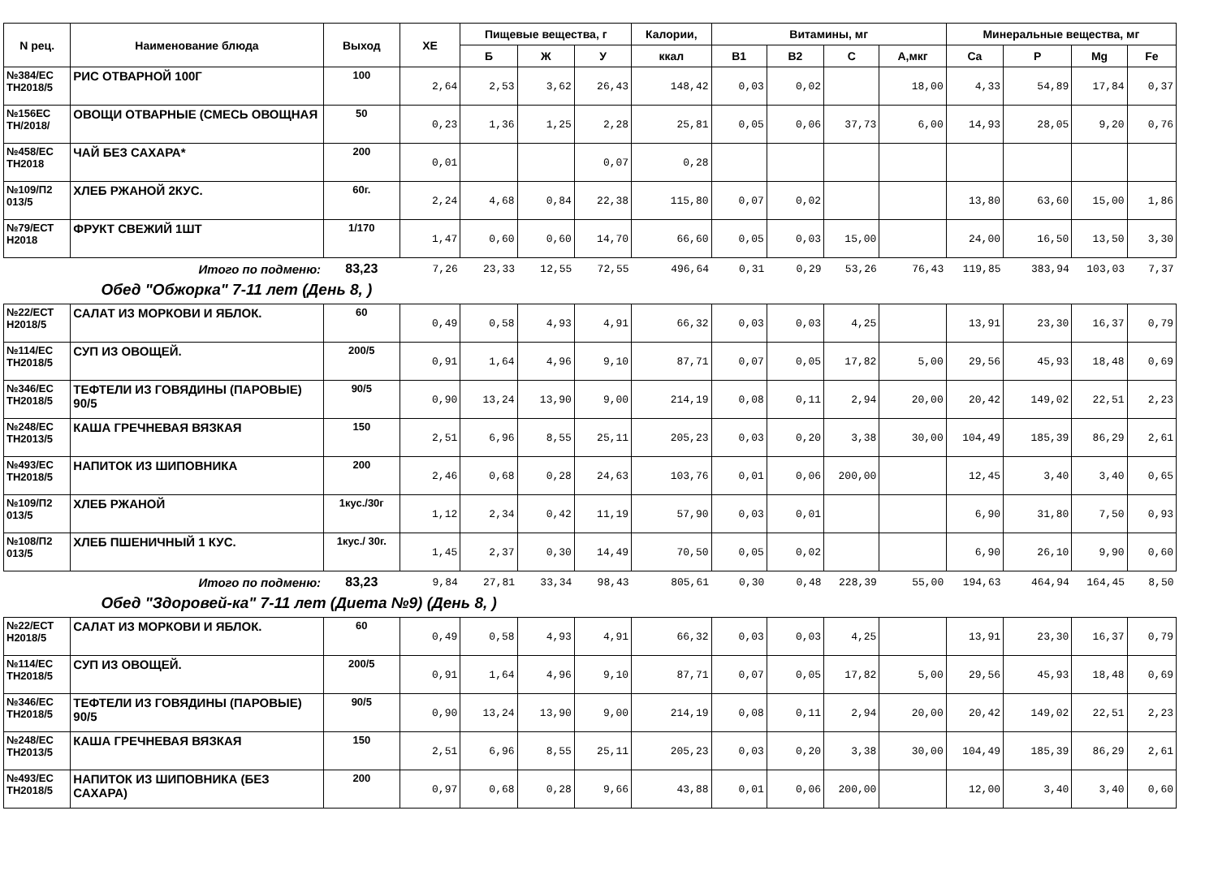| N рец. | Наименование блюда | Выход | ХЕ | Пищевые вещества, г | | | Калории, | Витамины, мг | | | | Минеральные вещества, мг | | | |
| --- | --- | --- | --- | --- | --- | --- | --- | --- | --- | --- | --- | --- | --- | --- | --- |
| | | | | Б | Ж | У | ккал | B1 | B2 | C | А,мкг | Ca | P | Mg | Fe |
| №384/ЕС ТН2018/5 | РИС ОТВАРНОЙ 100Г | 100 | 2,64 | 2,53 | 3,62 | 26,43 | 148,42 | 0,03 | 0,02 | | 18,00 | 4,33 | 54,89 | 17,84 | 0,37 |
| №156ЕС ТН/2018/ | ОВОЩИ ОТВАРНЫЕ (СМЕСЬ ОВОЩНАЯ | 50 | 0,23 | 1,36 | 1,25 | 2,28 | 25,81 | 0,05 | 0,06 | 37,73 | 6,00 | 14,93 | 28,05 | 9,20 | 0,76 |
| №458/ЕС ТН2018 | ЧАЙ БЕЗ САХАРА* | 200 | 0,01 | | | 0,07 | 0,28 | | | | | | | | |
| №109/П2 013/5 | ХЛЕБ РЖАНОЙ 2КУС. | 60г. | 2,24 | 4,68 | 0,84 | 22,38 | 115,80 | 0,07 | 0,02 | | | 13,80 | 63,60 | 15,00 | 1,86 |
| №79/ЕСТ Н2018 | ФРУКТ СВЕЖИЙ 1ШТ | 1/170 | 1,47 | 0,60 | 0,60 | 14,70 | 66,60 | 0,05 | 0,03 | 15,00 | | 24,00 | 16,50 | 13,50 | 3,30 |
| | Итого по подменю: | 83,23 | 7,26 | 23,33 | 12,55 | 72,55 | 496,64 | 0,31 | 0,29 | 53,26 | 76,43 | 119,85 | 383,94 | 103,03 | 7,37 |
| Обед "Обжорка" 7-11 лет (День 8, ) | | | | | | | | | | | | | | | |
| №22/ЕСТ Н2018/5 | САЛАТ ИЗ МОРКОВИ И ЯБЛОК. | 60 | 0,49 | 0,58 | 4,93 | 4,91 | 66,32 | 0,03 | 0,03 | 4,25 | | 13,91 | 23,30 | 16,37 | 0,79 |
| №114/ЕС ТН2018/5 | СУП ИЗ ОВОЩЕЙ. | 200/5 | 0,91 | 1,64 | 4,96 | 9,10 | 87,71 | 0,07 | 0,05 | 17,82 | 5,00 | 29,56 | 45,93 | 18,48 | 0,69 |
| №346/ЕС ТН2018/5 | ТЕФТЕЛИ ИЗ ГОВЯДИНЫ (ПАРОВЫЕ) 90/5 | 90/5 | 0,90 | 13,24 | 13,90 | 9,00 | 214,19 | 0,08 | 0,11 | 2,94 | 20,00 | 20,42 | 149,02 | 22,51 | 2,23 |
| №248/ЕС ТН2013/5 | КАША ГРЕЧНЕВАЯ ВЯЗКАЯ | 150 | 2,51 | 6,96 | 8,55 | 25,11 | 205,23 | 0,03 | 0,20 | 3,38 | 30,00 | 104,49 | 185,39 | 86,29 | 2,61 |
| №493/ЕС ТН2018/5 | НАПИТОК ИЗ ШИПОВНИКА | 200 | 2,46 | 0,68 | 0,28 | 24,63 | 103,76 | 0,01 | 0,06 | 200,00 | | 12,45 | 3,40 | 3,40 | 0,65 |
| №109/П2 013/5 | ХЛЕБ РЖАНОЙ | 1кус./30г | 1,12 | 2,34 | 0,42 | 11,19 | 57,90 | 0,03 | 0,01 | | | 6,90 | 31,80 | 7,50 | 0,93 |
| №108/П2 013/5 | ХЛЕБ ПШЕНИЧНЫЙ 1 КУС. | 1кус./ 30г. | 1,45 | 2,37 | 0,30 | 14,49 | 70,50 | 0,05 | 0,02 | | | 6,90 | 26,10 | 9,90 | 0,60 |
| | Итого по подменю: | 83,23 | 9,84 | 27,81 | 33,34 | 98,43 | 805,61 | 0,30 | 0,48 | 228,39 | 55,00 | 194,63 | 464,94 | 164,45 | 8,50 |
| Обед "Здоровей-ка" 7-11 лет (Диета №9) (День 8, ) | | | | | | | | | | | | | | | |
| №22/ЕСТ Н2018/5 | САЛАТ ИЗ МОРКОВИ И ЯБЛОК. | 60 | 0,49 | 0,58 | 4,93 | 4,91 | 66,32 | 0,03 | 0,03 | 4,25 | | 13,91 | 23,30 | 16,37 | 0,79 |
| №114/ЕС ТН2018/5 | СУП ИЗ ОВОЩЕЙ. | 200/5 | 0,91 | 1,64 | 4,96 | 9,10 | 87,71 | 0,07 | 0,05 | 17,82 | 5,00 | 29,56 | 45,93 | 18,48 | 0,69 |
| №346/ЕС ТН2018/5 | ТЕФТЕЛИ ИЗ ГОВЯДИНЫ (ПАРОВЫЕ) 90/5 | 90/5 | 0,90 | 13,24 | 13,90 | 9,00 | 214,19 | 0,08 | 0,11 | 2,94 | 20,00 | 20,42 | 149,02 | 22,51 | 2,23 |
| №248/ЕС ТН2013/5 | КАША ГРЕЧНЕВАЯ ВЯЗКАЯ | 150 | 2,51 | 6,96 | 8,55 | 25,11 | 205,23 | 0,03 | 0,20 | 3,38 | 30,00 | 104,49 | 185,39 | 86,29 | 2,61 |
| №493/ЕС ТН2018/5 | НАПИТОК ИЗ ШИПОВНИКА (БЕЗ САХАРА) | 200 | 0,97 | 0,68 | 0,28 | 9,66 | 43,88 | 0,01 | 0,06 | 200,00 | | 12,00 | 3,40 | 3,40 | 0,60 |